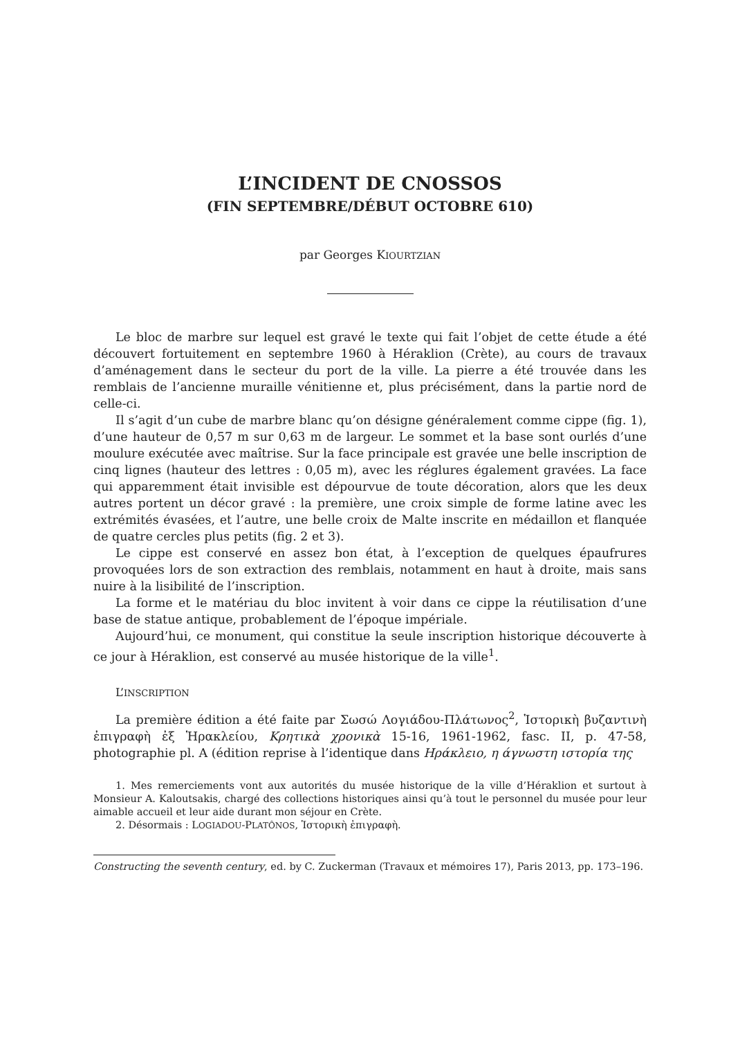L’INCIDENT DE CNOSSOS
(FIN SEPTEMBRE/DÉBUT OCTOBRE 610)
par Georges KIOURTZIAN
Le bloc de marbre sur lequel est gravé le texte qui fait l’objet de cette étude a été découvert fortuitement en septembre 1960 à Héraklion (Crète), au cours de travaux d’aménagement dans le secteur du port de la ville. La pierre a été trouvée dans les remblais de l’ancienne muraille vénitienne et, plus précisément, dans la partie nord de celle-ci.
Il s’agit d’un cube de marbre blanc qu’on désigne généralement comme cippe (fig. 1), d’une hauteur de 0,57 m sur 0,63 m de largeur. Le sommet et la base sont ourlés d’une moulure exécutée avec maîtrise. Sur la face principale est gravée une belle inscription de cinq lignes (hauteur des lettres : 0,05 m), avec les réglures également gravées. La face qui apparemment était invisible est dépourvue de toute décoration, alors que les deux autres portent un décor gravé : la première, une croix simple de forme latine avec les extrémités évasées, et l’autre, une belle croix de Malte inscrite en médaillon et flanquée de quatre cercles plus petits (fig. 2 et 3).
Le cippe est conservé en assez bon état, à l’exception de quelques épaufrures provoquées lors de son extraction des remblais, notamment en haut à droite, mais sans nuire à la lisibilité de l’inscription.
La forme et le matériau du bloc invitent à voir dans ce cippe la réutilisation d’une base de statue antique, probablement de l’époque impériale.
Aujourd’hui, ce monument, qui constitue la seule inscription historique découverte à ce jour à Héraklion, est conservé au musée historique de la ville<sup>1</sup>.
L’INSCRIPTION
La première édition a été faite par Σωσώ Λογιάδου-Πλάτωνος<sup>2</sup>, Ἱστορικὴ βυζαντινὴ ἐπιγραφὴ ἐξ Ἡρακλείου, Κρητικὰ χρονικὰ 15-16, 1961-1962, fasc. II, p. 47-58, photographie pl. A (édition reprise à l’identique dans Ηράκλειο, η άγνωστη ιστορία της
1. Mes remerciements vont aux autorités du musée historique de la ville d’Héraklion et surtout à Monsieur A. Kaloutsakis, chargé des collections historiques ainsi qu’à tout le personnel du musée pour leur aimable accueil et leur aide durant mon séjour en Crète.
2. Désormais : LOGIADOU-PLATÔNOS, Ἱστορικὴ ἐπιγραφὴ.
Constructing the seventh century, ed. by C. Zuckerman (Travaux et mémoires 17), Paris 2013, pp. 173–196.